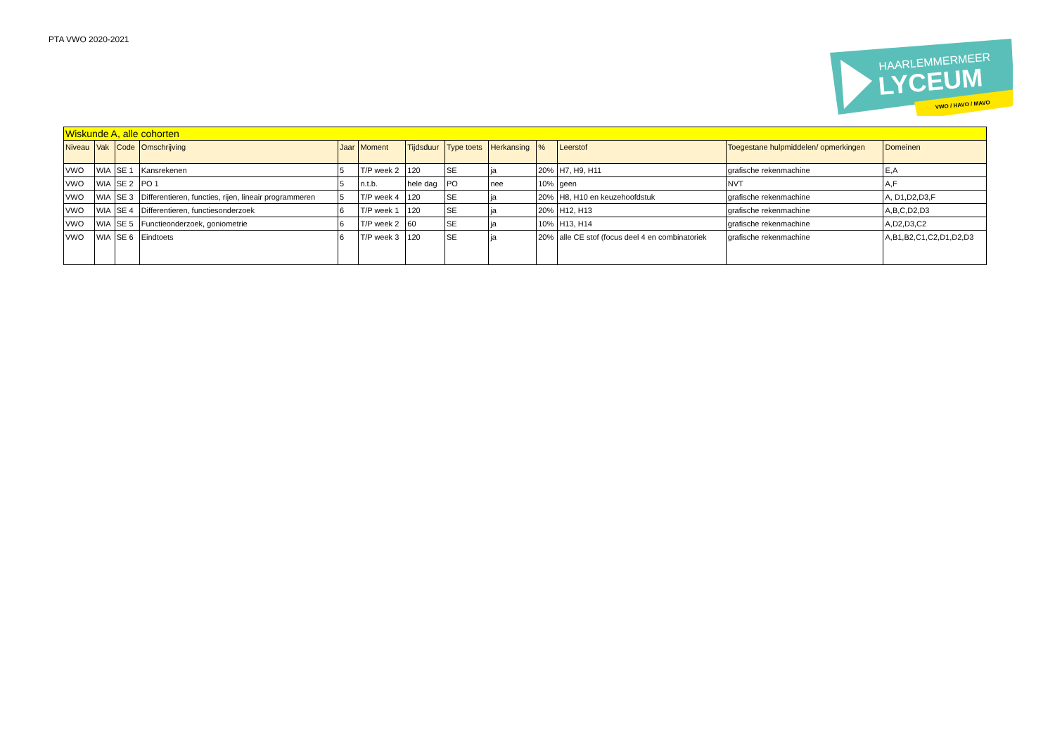PTA VWO 2020-2021
HAARLEMMERMEER
LYCEUM
VWO / HAVO / MAVO
| Wiskunde A, alle cohorten | | | | | | | | | | | | |
| Niveau | Vak | Code | Omschrijving | Jaar | Moment | Tijdsduur | Type toets | Herkansing | % | Leerstof | Toegestane hulpmiddelen/ opmerkingen | Domeinen |
| VWO | WIA | SE 1 | Kansrekenen | 5 | T/P week 2 | 120 | SE | ja | 20% | H7, H9, H11 | grafische rekenmachine | E,A |
| VWO | WIA | SE 2 | PO 1 | 5 | n.t.b. | hele dag | PO | nee | 10% | geen | NVT | A,F |
| VWO | WIA | SE 3 | Differentieren, functies, rijen, lineair programmeren | 5 | T/P week 4 | 120 | SE | ja | 20% | H8, H10 en keuzehoofdstuk | grafische rekenmachine | A, D1,D2,D3,F |
| VWO | WIA | SE 4 | Differentieren, functiesonderzoek | 6 | T/P week 1 | 120 | SE | ja | 20% | H12, H13 | grafische rekenmachine | A,B,C,D2,D3 |
| VWO | WIA | SE 5 | Functieonderzoek, goniometrie | 6 | T/P week 2 | 60 | SE | ja | 10% | H13, H14 | grafische rekenmachine | A,D2,D3,C2 |
| VWO | WIA | SE 6 | Eindtoets | 6 | T/P week 3 | 120 | SE | ja | 20% | alle CE stof (focus deel 4 en combinatoriek | grafische rekenmachine | A,B1,B2,C1,C2,D1,D2,D3 |